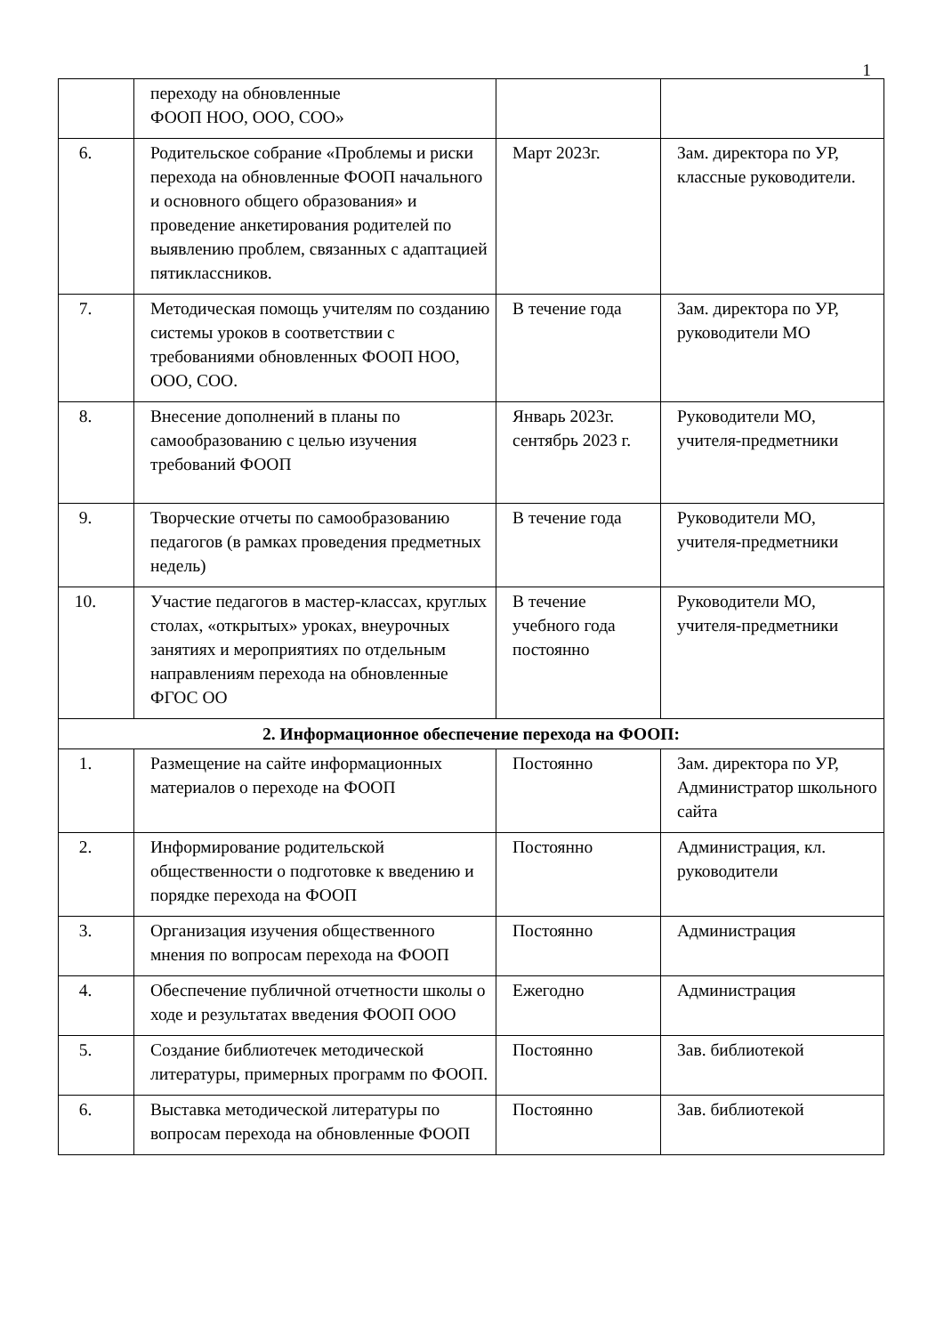1
| | переходу на обновленные ФООП НОО, ООО, СОО» | | |
| 6. | Родительское собрание «Проблемы и риски перехода на обновленные ФООП начального и основного общего образования» и проведение анкетирования родителей по выявлению проблем, связанных с адаптацией пятиклассников. | Март 2023г. | Зам. директора по УР, классные руководители. |
| 7. | Методическая помощь учителям по созданию системы уроков в соответствии с требованиями обновленных ФООП НОО, ООО, СОО. | В течение года | Зам. директора по УР, руководители МО |
| 8. | Внесение дополнений в планы по самообразованию с целью изучения требований ФООП | Январь 2023г. сентябрь 2023 г. | Руководители МО, учителя-предметники |
| 9. | Творческие отчеты по самообразованию педагогов (в рамках проведения предметных недель) | В течение года | Руководители МО, учителя-предметники |
| 10. | Участие педагогов в мастер-классах, круглых столах, «открытых» уроках, внеурочных занятиях и мероприятиях по отдельным направлениям перехода на обновленные ФГОС ОО | В течение учебного года постоянно | Руководители МО, учителя-предметники |
| 2. Информационное обеспечение перехода на ФООП: | | | |
| 1. | Размещение на сайте информационных материалов о переходе на ФООП | Постоянно | Зам. директора по УР, Администратор школьного сайта |
| 2. | Информирование родительской общественности о подготовке к введению и порядке перехода на ФООП | Постоянно | Администрация, кл. руководители |
| 3. | Организация изучения общественного мнения по вопросам перехода на ФООП | Постоянно | Администрация |
| 4. | Обеспечение публичной отчетности школы о ходе и результатах введения ФООП ООО | Ежегодно | Администрация |
| 5. | Создание библиотечек методической литературы, примерных программ по ФООП. | Постоянно | Зав. библиотекой |
| 6. | Выставка методической литературы по вопросам перехода на обновленные ФООП | Постоянно | Зав. библиотекой |